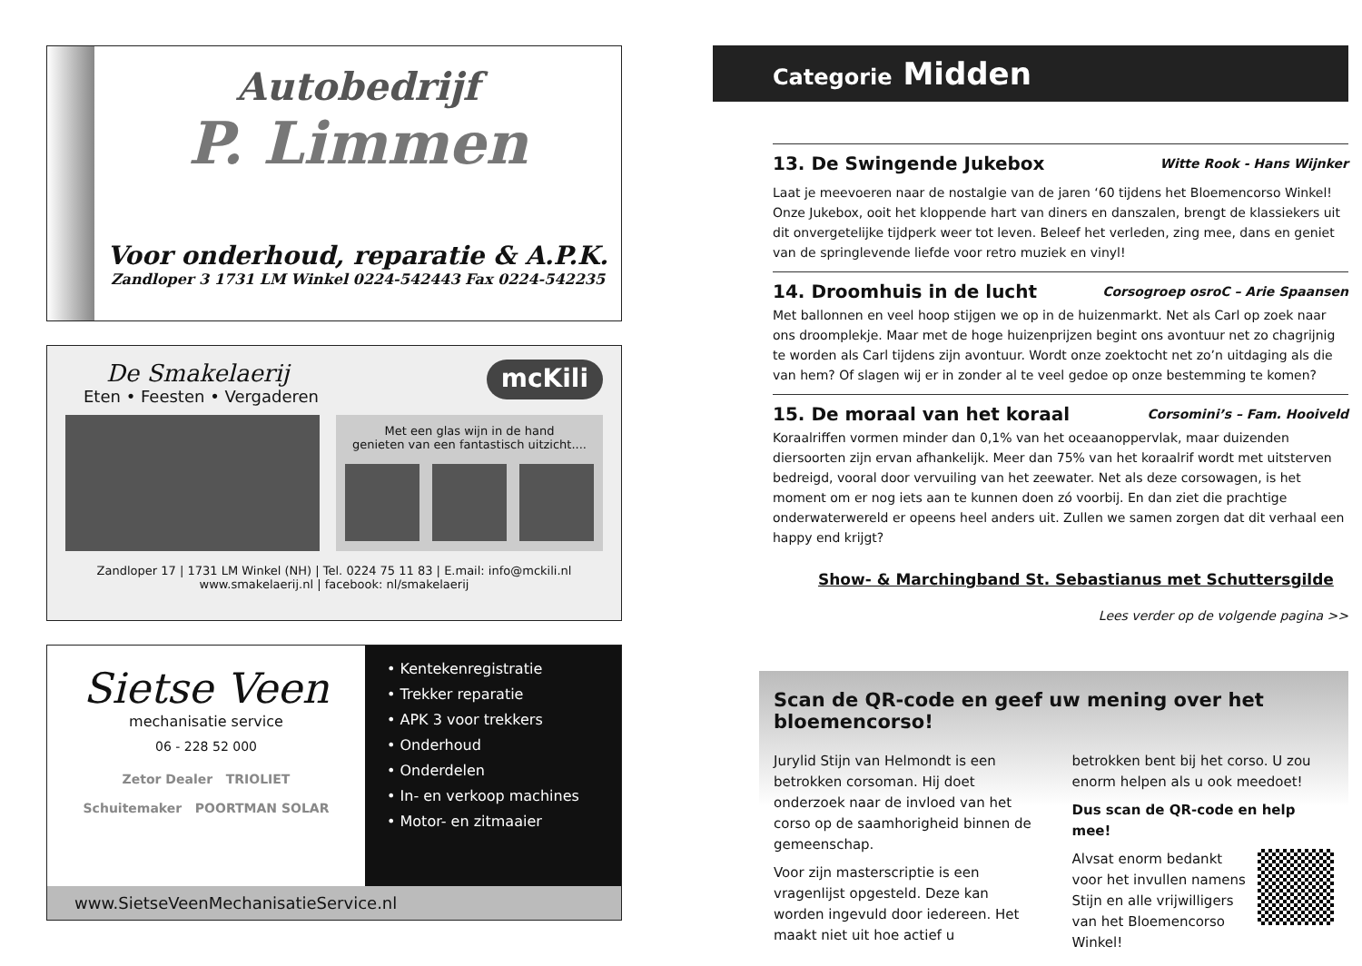Autobedrijf
P. Limmen
Voor onderhoud, reparatie & A.P.K.
Zandloper 3 1731 LM Winkel 0224-542443 Fax 0224-542235
De Smakelaerij
Eten • Feesten • Vergaderen
mcKili
Met een glas wijn in de hand
genieten van een fantastisch uitzicht....
Zandloper 17 | 1731 LM Winkel (NH) | Tel. 0224 75 11 83 | E.mail: info@mckili.nl
www.smakelaerij.nl | facebook: nl/smakelaerij
Sietse Veen
mechanisatie service
06 - 228 52 000
Zetor Dealer TRIOLIET
Schuitemaker POORTMAN SOLAR
• Kentekenregistratie
• Trekker reparatie
• APK 3 voor trekkers
• Onderhoud
• Onderdelen
• In- en verkoop machines
• Motor- en zitmaaier
www.SietseVeenMechanisatieService.nl
Categorie Midden
13. De Swingende Jukebox Witte Rook - Hans Wijnker
Laat je meevoeren naar de nostalgie van de jaren ‘60 tijdens het Bloemencorso Winkel! Onze Jukebox, ooit het kloppende hart van diners en danszalen, brengt de klassiekers uit dit onvergetelijke tijdperk weer tot leven. Beleef het verleden, zing mee, dans en geniet van de springlevende liefde voor retro muziek en vinyl!
14. Droomhuis in de lucht Corsogroep osroC – Arie Spaansen
Met ballonnen en veel hoop stijgen we op in de huizenmarkt. Net als Carl op zoek naar ons droomplekje. Maar met de hoge huizenprijzen begint ons avontuur net zo chagrijnig te worden als Carl tijdens zijn avontuur. Wordt onze zoektocht net zo’n uitdaging als die van hem? Of slagen wij er in zonder al te veel gedoe op onze bestemming te komen?
15. De moraal van het koraal Corsomini’s – Fam. Hooiveld
Koraalriffen vormen minder dan 0,1% van het oceaanoppervlak, maar duizenden diersoorten zijn ervan afhankelijk. Meer dan 75% van het koraalrif wordt met uitsterven bedreigd, vooral door vervuiling van het zeewater. Net als deze corsowagen, is het moment om er nog iets aan te kunnen doen zó voorbij. En dan ziet die prachtige onderwaterwereld er opeens heel anders uit. Zullen we samen zorgen dat dit verhaal een happy end krijgt?
Show- & Marchingband St. Sebastianus met Schuttersgilde
Lees verder op de volgende pagina >>
Scan de QR-code en geef uw mening over het bloemencorso!
Jurylid Stijn van Helmondt is een betrokken corsoman. Hij doet onderzoek naar de invloed van het corso op de saamhorigheid binnen de gemeenschap.
Voor zijn masterscriptie is een vragenlijst opgesteld. Deze kan worden ingevuld door iedereen. Het maakt niet uit hoe actief u
betrokken bent bij het corso. U zou enorm helpen als u ook meedoet!
Dus scan de QR-code en help mee!
Alvsat enorm bedankt voor het invullen namens Stijn en alle vrijwilligers van het Bloemencorso Winkel!